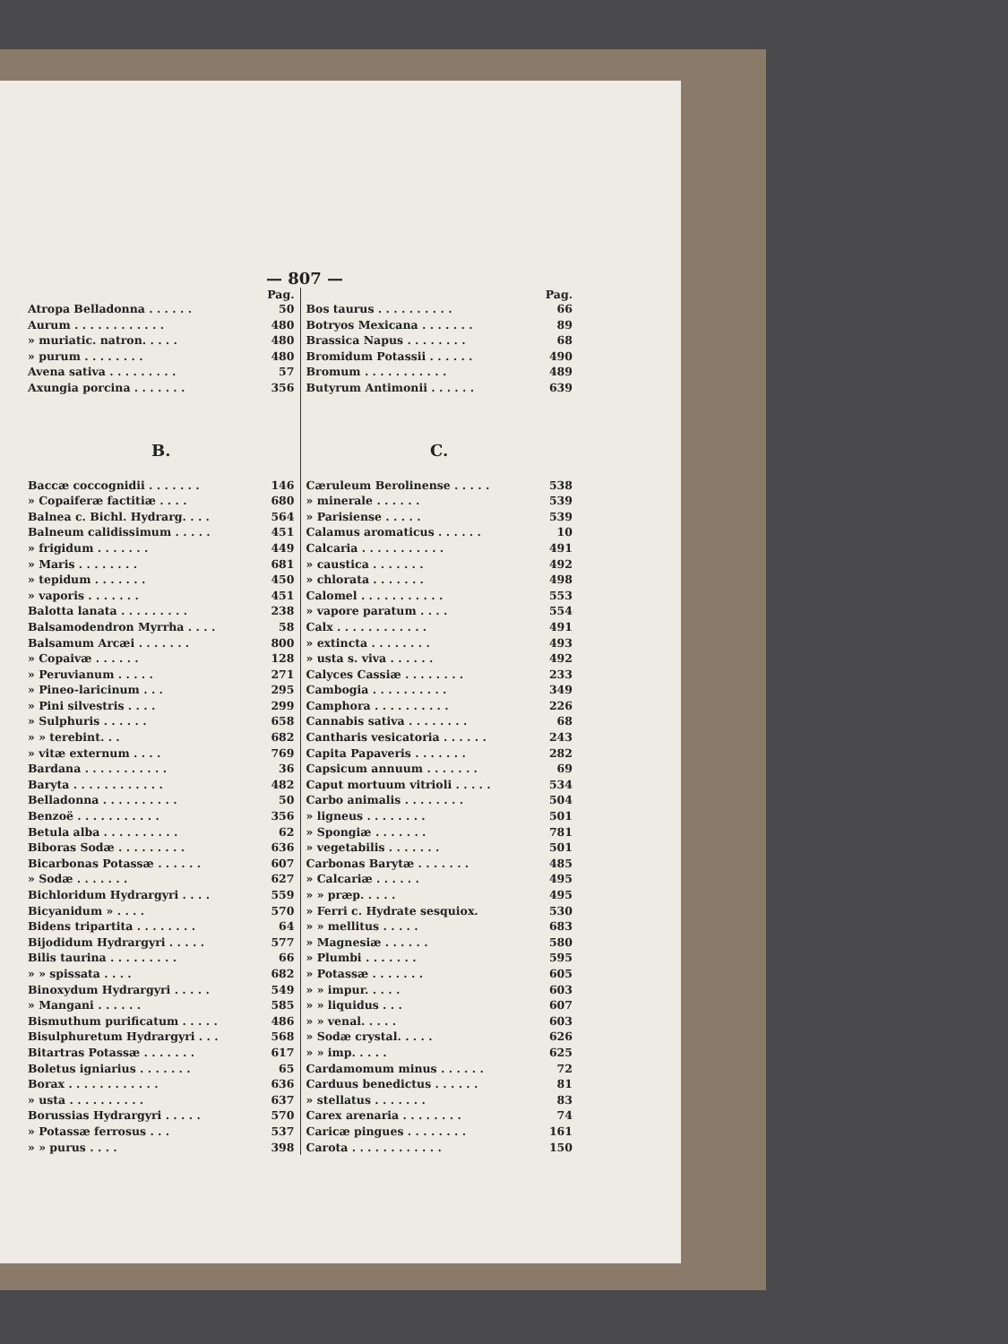— 807 —
Pag.
Atropa Belladonna . . . . . . 50
Aurum . . . . . . . . . . . . 480
» muriatic. natron. . . . . 480
» purum . . . . . . . . 480
Avena sativa . . . . . . . . . 57
Axungia porcina . . . . . . . 356
B.
Baccæ coccognidii . . . . . . . 146
» Copaiferæ factitiæ . . . . 680
Balnea c. Bichl. Hydrarg. . . . 564
Balneum calidissimum . . . . . 451
» frigidum . . . . . . . 449
» Maris . . . . . . . . 681
» tepidum . . . . . . . 450
» vaporis . . . . . . . 451
Balotta lanata . . . . . . . . . 238
Balsamodendron Myrrha . . . . 58
Balsamum Arcæi . . . . . . . 800
» Copaivæ . . . . . . 128
» Peruvianum . . . . . 271
» Pineo-laricinum . . . 295
» Pini silvestris . . . . 299
» Sulphuris . . . . . . 658
» » terebint. . . 682
» vitæ externum . . . . 769
Bardana . . . . . . . . . . . 36
Baryta . . . . . . . . . . . . 482
Belladonna . . . . . . . . . . 50
Benzoë . . . . . . . . . . . 356
Betula alba . . . . . . . . . . 62
Biboras Sodæ . . . . . . . . . 636
Bicarbonas Potassæ . . . . . . 607
» Sodæ . . . . . . . 627
Bichloridum Hydrargyri . . . . 559
Bicyanidum » . . . . 570
Bidens tripartita . . . . . . . . 64
Bijodidum Hydrargyri . . . . . 577
Bilis taurina . . . . . . . . . 66
» » spissata . . . . 682
Binoxydum Hydrargyri . . . . . 549
» Mangani . . . . . . 585
Bismuthum purificatum . . . . . 486
Bisulphuretum Hydrargyri . . . 568
Bitartras Potassæ . . . . . . . 617
Boletus igniarius . . . . . . . 65
Borax . . . . . . . . . . . . 636
» usta . . . . . . . . . . 637
Borussias Hydrargyri . . . . . 570
» Potassæ ferrosus . . . 537
» » purus . . . . 398
Pag.
Bos taurus . . . . . . . . . . 66
Botryos Mexicana . . . . . . . 89
Brassica Napus . . . . . . . . 68
Bromidum Potassii . . . . . . 490
Bromum . . . . . . . . . . . 489
Butyrum Antimonii . . . . . . 639
C.
Cæruleum Berolinense . . . . . 538
» minerale . . . . . . 539
» Parisiense . . . . . 539
Calamus aromaticus . . . . . . 10
Calcaria . . . . . . . . . . . 491
» caustica . . . . . . . 492
» chlorata . . . . . . . 498
Calomel . . . . . . . . . . . 553
» vapore paratum . . . . 554
Calx . . . . . . . . . . . . 491
» extincta . . . . . . . . 493
» usta s. viva . . . . . . 492
Calyces Cassiæ . . . . . . . . 233
Cambogia . . . . . . . . . . 349
Camphora . . . . . . . . . . 226
Cannabis sativa . . . . . . . . 68
Cantharis vesicatoria . . . . . . 243
Capita Papaveris . . . . . . . 282
Capsicum annuum . . . . . . . 69
Caput mortuum vitrioli . . . . . 534
Carbo animalis . . . . . . . . 504
» ligneus . . . . . . . . 501
» Spongiæ . . . . . . . 781
» vegetabilis . . . . . . . 501
Carbonas Barytæ . . . . . . . 485
» Calcariæ . . . . . . 495
» » præp. . . . . 495
» Ferri c. Hydrate sesquiox. 530
» » mellitus . . . . . 683
» Magnesiæ . . . . . . 580
» Plumbi . . . . . . . 595
» Potassæ . . . . . . . 605
» » impur. . . . . 603
» » liquidus . . . 607
» » venal. . . . . 603
» Sodæ crystal. . . . . 626
» » imp. . . . . 625
Cardamomum minus . . . . . . 72
Carduus benedictus . . . . . . 81
» stellatus . . . . . . . 83
Carex arenaria . . . . . . . . 74
Caricæ pingues . . . . . . . . 161
Carota . . . . . . . . . . . . 150